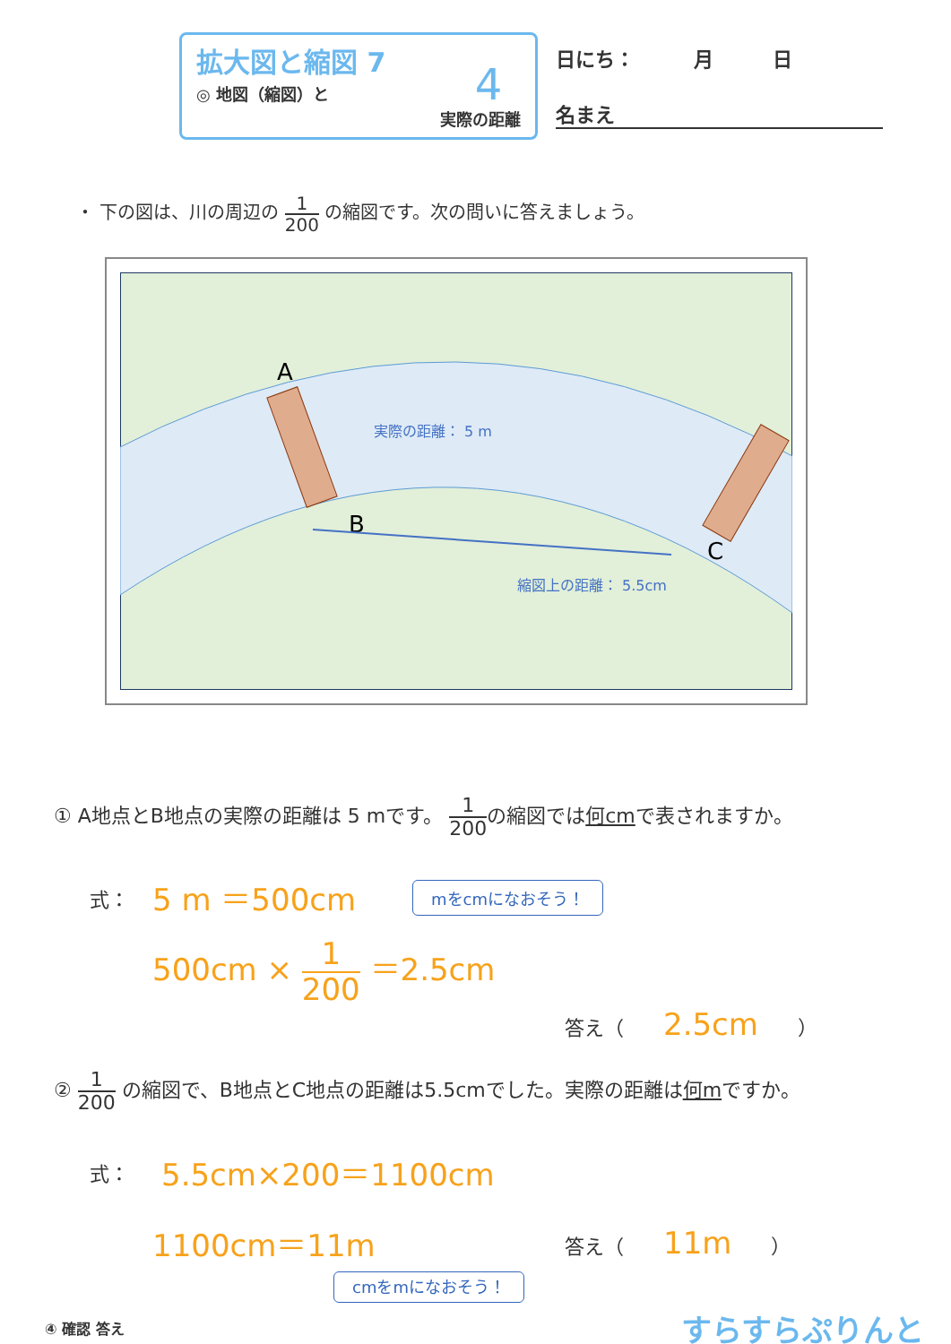拡大図と縮図 7
◎ 地図（縮図）と
実際の距離
4
日にち：　　　月　　　日
名まえ
・ 下の図は、川の周辺の 1 200 の縮図です。次の問いに答えましょう。
A
B
C
実際の距離： 5 m
縮図上の距離： 5.5cm
① A地点とB地点の実際の距離は 5 mです。 1 200の縮図では何cmで表されますか。
式： 5 m ＝500cm mをcmになおそう！
500cm × 1 200 ＝2.5cm
答え（　　2.5cm　　）
② 1 200 の縮図で、B地点とC地点の距離は5.5cmでした。実際の距離は何mですか。
式： 5.5cm×200＝1100cm
1100cm＝11m 答え（　　11m　　）
cmをmになおそう！
④ 確認 答え すらすらぷりんと